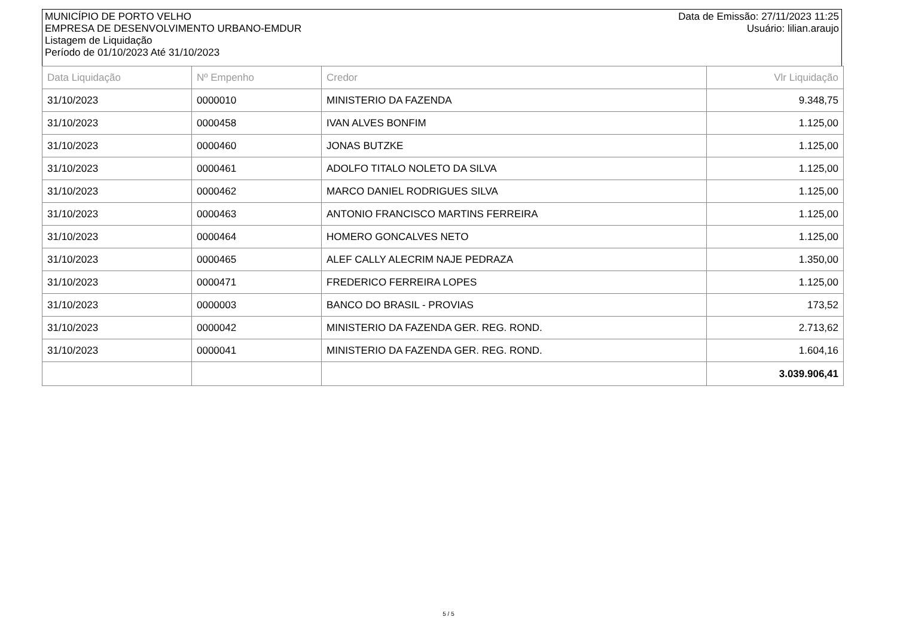MUNICÍPIO DE PORTO VELHO
EMPRESA DE DESENVOLVIMENTO URBANO-EMDUR
Listagem de Liquidação
Período de 01/10/2023 Até 31/10/2023
Data de Emissão: 27/11/2023 11:25
Usuário: lilian.araujo
| Data Liquidação | Nº Empenho | Credor | Vlr Liquidação |
| --- | --- | --- | --- |
| 31/10/2023 | 0000010 | MINISTERIO DA FAZENDA | 9.348,75 |
| 31/10/2023 | 0000458 | IVAN ALVES BONFIM | 1.125,00 |
| 31/10/2023 | 0000460 | JONAS BUTZKE | 1.125,00 |
| 31/10/2023 | 0000461 | ADOLFO TITALO NOLETO DA SILVA | 1.125,00 |
| 31/10/2023 | 0000462 | MARCO DANIEL RODRIGUES SILVA | 1.125,00 |
| 31/10/2023 | 0000463 | ANTONIO FRANCISCO MARTINS FERREIRA | 1.125,00 |
| 31/10/2023 | 0000464 | HOMERO GONCALVES NETO | 1.125,00 |
| 31/10/2023 | 0000465 | ALEF CALLY ALECRIM NAJE PEDRAZA | 1.350,00 |
| 31/10/2023 | 0000471 | FREDERICO FERREIRA LOPES | 1.125,00 |
| 31/10/2023 | 0000003 | BANCO DO BRASIL - PROVIAS | 173,52 |
| 31/10/2023 | 0000042 | MINISTERIO DA FAZENDA GER. REG. ROND. | 2.713,62 |
| 31/10/2023 | 0000041 | MINISTERIO DA FAZENDA GER. REG. ROND. | 1.604,16 |
| | | | 3.039.906,41 |
5 / 5